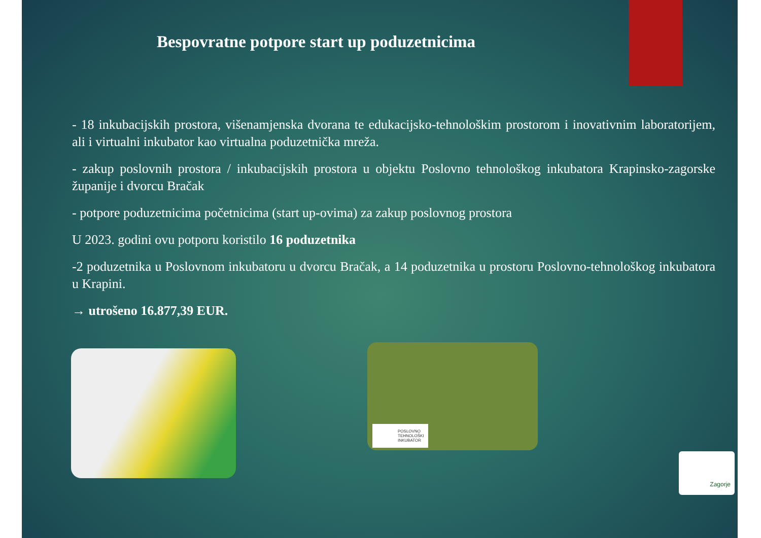Bespovratne potpore start up poduzetnicima
- 18 inkubacijskih prostora, višenamjenska dvorana te edukacijsko-tehnološkim prostorom i inovativnim laboratorijem, ali i virtualni inkubator kao virtualna poduzetnička mreža.
- zakup poslovnih prostora / inkubacijskih prostora u objektu Poslovno tehnološkog inkubatora Krapinsko-zagorske županije i dvorcu Bračak
- potpore poduzetnicima početnicima (start up-ovima) za zakup poslovnog prostora
U 2023. godini ovu potporu koristilo 16 poduzetnika
-2 poduzetnika u Poslovnom inkubatoru u dvorcu Bračak, a 14 poduzetnika u prostoru Poslovno-tehnološkog inkubatora u Krapini.
→ utrošeno 16.877,39 EUR.
POSLOVNO
TEHNOLOŠKI
INKUBATOR
Zagorje